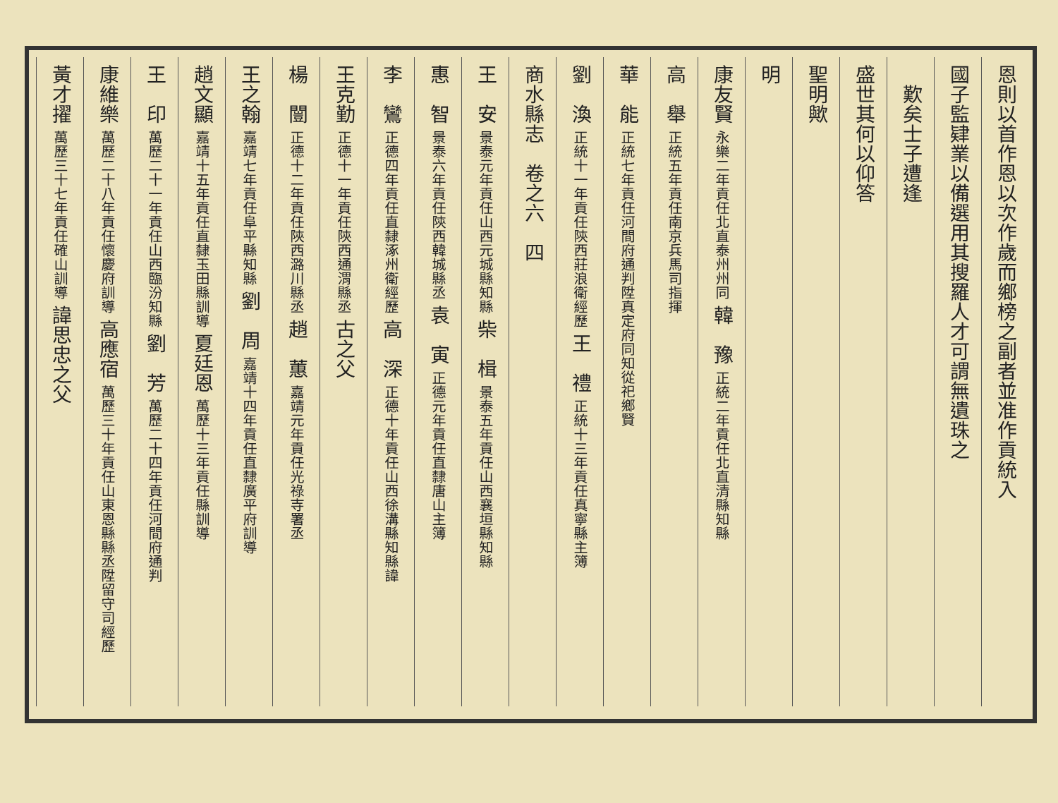恩則以首作恩以次作歲而鄉榜之副者並准作貢統入
國子監肄業以備選用其搜羅人才可謂無遺珠之
　歎矣士子遭逢
盛世其何以仰答
聖明歟
明
康友賢 永樂二年貢任北直泰州州同 韓　豫 正統二年貢任北直清縣知縣
高　舉 正統五年貢任南京兵馬司指揮
華　能 正統七年貢任河間府通判陞真定府同知從祀鄉賢
劉　渙 正統十一年貢任陝西莊浪衛經歷 王　禮 正統十三年貢任真寧縣主簿
商水縣志　卷之六　四
王　安 景泰元年貢任山西元城縣知縣 柴　楫 景泰五年貢任山西襄垣縣知縣
惠　智 景泰六年貢任陝西韓城縣丞 袁　寅 正德元年貢任直隸唐山主簿
李　鸞 正德四年貢任直隸涿州衛經歷 高　深 正德十年貢任山西徐溝縣知縣諱
王克勤 正德十一年貢任陝西通渭縣丞 古之父
楊　闓 正德十二年貢任陝西潞川縣丞 趙　蕙 嘉靖元年貢任光祿寺署丞
王之翰 嘉靖七年貢任阜平縣知縣 劉　周 嘉靖十四年貢任直隸廣平府訓導
趙文顯 嘉靖十五年貢任直隸玉田縣訓導 夏廷恩 萬歷十三年貢任縣訓導
王　印 萬歷二十一年貢任山西臨汾知縣 劉　芳 萬歷二十四年貢任河間府通判
康維樂 萬歷二十八年貢任懷慶府訓導 高應宿 萬歷三十年貢任山東恩縣縣丞陞留守司經歷
黃才擢 萬歷三十七年貢任確山訓導 諱思忠之父